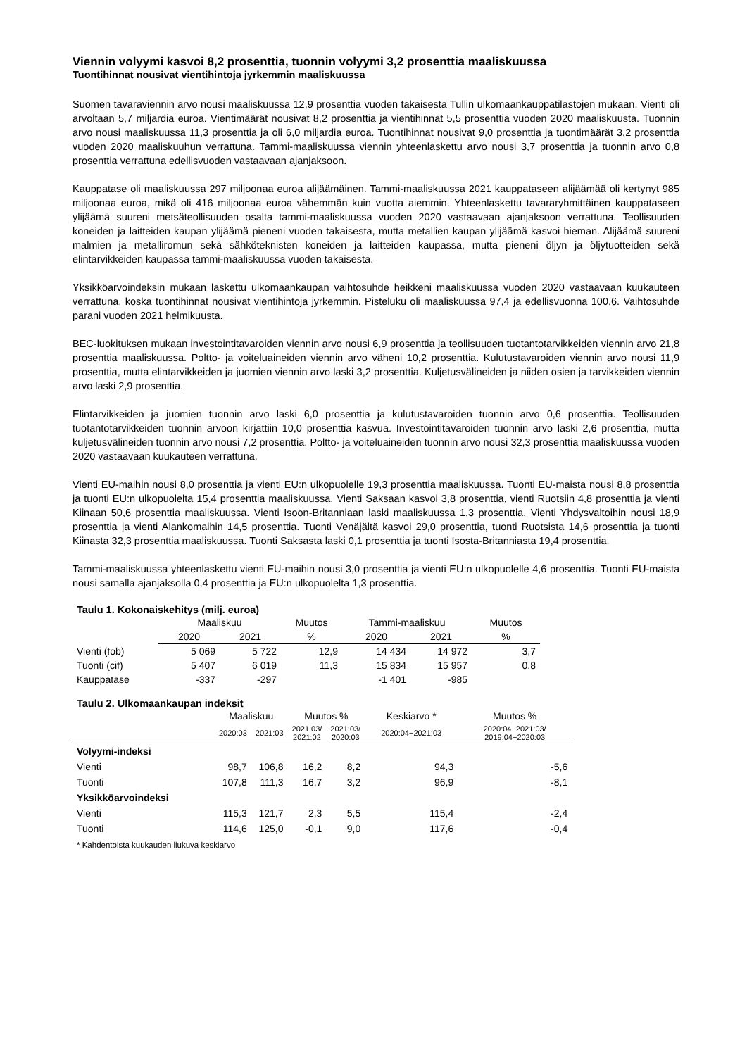Viennin volyymi kasvoi 8,2 prosenttia, tuonnin volyymi 3,2 prosenttia maaliskuussa
Tuontihinnat nousivat vientihintoja jyrkemmin maaliskuussa
Suomen tavaraviennin arvo nousi maaliskuussa 12,9 prosenttia vuoden takaisesta Tullin ulkomaankauppatilastojen mukaan. Vienti oli arvoltaan 5,7 miljardia euroa. Vientimäärät nousivat 8,2 prosenttia ja vientihinnat 5,5 prosenttia vuoden 2020 maaliskuusta. Tuonnin arvo nousi maaliskuussa 11,3 prosenttia ja oli 6,0 miljardia euroa. Tuontihinnat nousivat 9,0 prosenttia ja tuontimäärät 3,2 prosenttia vuoden 2020 maaliskuuhun verrattuna. Tammi-maaliskuussa viennin yhteenlaskettu arvo nousi 3,7 prosenttia ja tuonnin arvo 0,8 prosenttia verrattuna edellisvuoden vastaavaan ajanjaksoon.
Kauppatase oli maaliskuussa 297 miljoonaa euroa alijäämäinen. Tammi-maaliskuussa 2021 kauppataseen alijäämää oli kertynyt 985 miljoonaa euroa, mikä oli 416 miljoonaa euroa vähemmän kuin vuotta aiemmin. Yhteenlaskettu tavararyhmittäinen kauppataseen ylijäämä suureni metsäteollisuuden osalta tammi-maaliskuussa vuoden 2020 vastaavaan ajanjaksoon verrattuna. Teollisuuden koneiden ja laitteiden kaupan ylijäämä pieneni vuoden takaisesta, mutta metallien kaupan ylijäämä kasvoi hieman. Alijäämä suureni malmien ja metalliromun sekä sähköteknisten koneiden ja laitteiden kaupassa, mutta pieneni öljyn ja öljytuotteiden sekä elintarvikkeiden kaupassa tammi-maaliskuussa vuoden takaisesta.
Yksikköarvoindeksin mukaan laskettu ulkomaankaupan vaihtosuhde heikkeni maaliskuussa vuoden 2020 vastaavaan kuukauteen verrattuna, koska tuontihinnat nousivat vientihintoja jyrkemmin. Pisteluku oli maaliskuussa 97,4 ja edellisvuonna 100,6. Vaihtosuhde parani vuoden 2021 helmikuusta.
BEC-luokituksen mukaan investointitavaroiden viennin arvo nousi 6,9 prosenttia ja teollisuuden tuotantotarvikkeiden viennin arvo 21,8 prosenttia maaliskuussa. Poltto- ja voiteluaineiden viennin arvo väheni 10,2 prosenttia. Kulutustavaroiden viennin arvo nousi 11,9 prosenttia, mutta elintarvikkeiden ja juomien viennin arvo laski 3,2 prosenttia. Kuljetusvälineiden ja niiden osien ja tarvikkeiden viennin arvo laski 2,9 prosenttia.
Elintarvikkeiden ja juomien tuonnin arvo laski 6,0 prosenttia ja kulutustavaroiden tuonnin arvo 0,6 prosenttia. Teollisuuden tuotantotarvikkeiden tuonnin arvoon kirjattiin 10,0 prosenttia kasvua. Investointitavaroiden tuonnin arvo laski 2,6 prosenttia, mutta kuljetusvälineiden tuonnin arvo nousi 7,2 prosenttia. Poltto- ja voiteluaineiden tuonnin arvo nousi 32,3 prosenttia maaliskuussa vuoden 2020 vastaavaan kuukauteen verrattuna.
Vienti EU-maihin nousi 8,0 prosenttia ja vienti EU:n ulkopuolelle 19,3 prosenttia maaliskuussa. Tuonti EU-maista nousi 8,8 prosenttia ja tuonti EU:n ulkopuolelta 15,4 prosenttia maaliskuussa. Vienti Saksaan kasvoi 3,8 prosenttia, vienti Ruotsiin 4,8 prosenttia ja vienti Kiinaan 50,6 prosenttia maaliskuussa. Vienti Isoon-Britanniaan laski maaliskuussa 1,3 prosenttia. Vienti Yhdysvaltoihin nousi 18,9 prosenttia ja vienti Alankomaihin 14,5 prosenttia. Tuonti Venäjältä kasvoi 29,0 prosenttia, tuonti Ruotsista 14,6 prosenttia ja tuonti Kiinasta 32,3 prosenttia maaliskuussa. Tuonti Saksasta laski 0,1 prosenttia ja tuonti Isosta-Britanniasta 19,4 prosenttia.
Tammi-maaliskuussa yhteenlaskettu vienti EU-maihin nousi 3,0 prosenttia ja vienti EU:n ulkopuolelle 4,6 prosenttia. Tuonti EU-maista nousi samalla ajanjaksolla 0,4 prosenttia ja EU:n ulkopuolelta 1,3 prosenttia.
Taulu 1. Kokonaiskehitys (milj. euroa)
| | Maaliskuu | | Muutos | Tammi-maaliskuu | | Muutos |
| --- | --- | --- | --- | --- | --- | --- |
| | 2020 | 2021 | % | 2020 | 2021 | % |
| Vienti (fob) | 5 069 | 5 722 | 12,9 | 14 434 | 14 972 | 3,7 |
| Tuonti (cif) | 5 407 | 6 019 | 11,3 | 15 834 | 15 957 | 0,8 |
| Kauppatase | -337 | -297 | | -1 401 | -985 | |
Taulu 2. Ulkomaankaupan indeksit
| | Maaliskuu | | Muutos % | | Keskiarvo * | Muutos % |
| --- | --- | --- | --- | --- | --- | --- |
| | 2020:03 | 2021:03 | 2021:03/ 2021:02 | 2021:03/ 2020:03 | 2020:04−2021:03 | 2020:04−2021:03/ 2019:04−2020:03 |
| Volyymi-indeksi | | | | | | |
| Vienti | 98,7 | 106,8 | 16,2 | 8,2 | 94,3 | -5,6 |
| Tuonti | 107,8 | 111,3 | 16,7 | 3,2 | 96,9 | -8,1 |
| Yksikköarvoindeksi | | | | | | |
| Vienti | 115,3 | 121,7 | 2,3 | 5,5 | 115,4 | -2,4 |
| Tuonti | 114,6 | 125,0 | -0,1 | 9,0 | 117,6 | -0,4 |
* Kahdentoista kuukauden liukuva keskiarvo